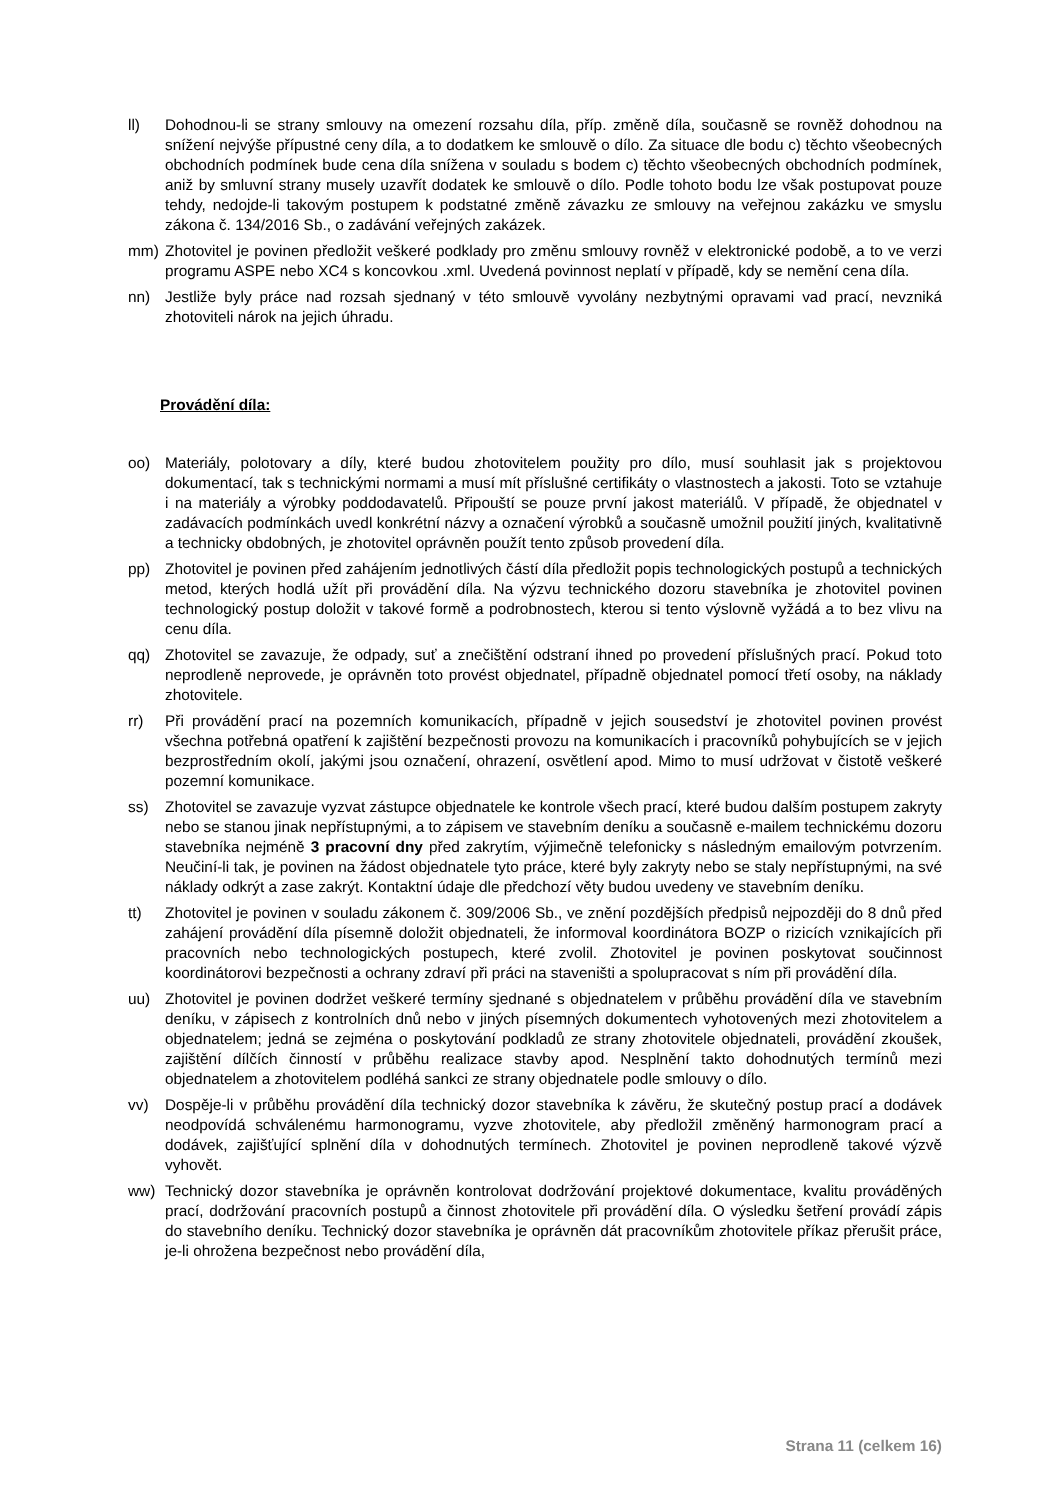ll) Dohodnou-li se strany smlouvy na omezení rozsahu díla, příp. změně díla, současně se rovněž dohodnou na snížení nejvýše přípustné ceny díla, a to dodatkem ke smlouvě o dílo. Za situace dle bodu c) těchto všeobecných obchodních podmínek bude cena díla snížena v souladu s bodem c) těchto všeobecných obchodních podmínek, aniž by smluvní strany musely uzavřít dodatek ke smlouvě o dílo. Podle tohoto bodu lze však postupovat pouze tehdy, nedojde-li takovým postupem k podstatné změně závazku ze smlouvy na veřejnou zakázku ve smyslu zákona č. 134/2016 Sb., o zadávání veřejných zakázek.
mm) Zhotovitel je povinen předložit veškeré podklady pro změnu smlouvy rovněž v elektronické podobě, a to ve verzi programu ASPE nebo XC4 s koncovkou .xml. Uvedená povinnost neplatí v případě, kdy se nemění cena díla.
nn) Jestliže byly práce nad rozsah sjednaný v této smlouvě vyvolány nezbytnými opravami vad prací, nevzniká zhotoviteli nárok na jejich úhradu.
Provádění díla:
oo) Materiály, polotovary a díly, které budou zhotovitelem použity pro dílo, musí souhlasit jak s projektovou dokumentací, tak s technickými normami a musí mít příslušné certifikáty o vlastnostech a jakosti. Toto se vztahuje i na materiály a výrobky poddodavatelů. Připouští se pouze první jakost materiálů. V případě, že objednatel v zadávacích podmínkách uvedl konkrétní názvy a označení výrobků a současně umožnil použití jiných, kvalitativně a technicky obdobných, je zhotovitel oprávněn použít tento způsob provedení díla.
pp) Zhotovitel je povinen před zahájením jednotlivých částí díla předložit popis technologických postupů a technických metod, kterých hodlá užít při provádění díla. Na výzvu technického dozoru stavebníka je zhotovitel povinen technologický postup doložit v takové formě a podrobnostech, kterou si tento výslovně vyžádá a to bez vlivu na cenu díla.
qq) Zhotovitel se zavazuje, že odpady, suť a znečištění odstraní ihned po provedení příslušných prací. Pokud toto neprodleně neprovede, je oprávněn toto provést objednatel, případně objednatel pomocí třetí osoby, na náklady zhotovitele.
rr) Při provádění prací na pozemních komunikacích, případně v jejich sousedství je zhotovitel povinen provést všechna potřebná opatření k zajištění bezpečnosti provozu na komunikacích i pracovníků pohybujících se v jejich bezprostředním okolí, jakými jsou označení, ohrazení, osvětlení apod. Mimo to musí udržovat v čistotě veškeré pozemní komunikace.
ss) Zhotovitel se zavazuje vyzvat zástupce objednatele ke kontrole všech prací, které budou dalším postupem zakryty nebo se stanou jinak nepřístupnými, a to zápisem ve stavebním deníku a současně e-mailem technickému dozoru stavebníka nejméně 3 pracovní dny před zakrytím, výjimečně telefonicky s následným emailovým potvrzením. Neučiní-li tak, je povinen na žádost objednatele tyto práce, které byly zakryty nebo se staly nepřístupnými, na své náklady odkrýt a zase zakrýt. Kontaktní údaje dle předchozí věty budou uvedeny ve stavebním deníku.
tt) Zhotovitel je povinen v souladu zákonem č. 309/2006 Sb., ve znění pozdějších předpisů nejpozději do 8 dnů před zahájení provádění díla písemně doložit objednateli, že informoval koordinátora BOZP o rizicích vznikajících při pracovních nebo technologických postupech, které zvolil. Zhotovitel je povinen poskytovat součinnost koordinátorovi bezpečnosti a ochrany zdraví při práci na staveništi a spolupracovat s ním při provádění díla.
uu) Zhotovitel je povinen dodržet veškeré termíny sjednané s objednatelem v průběhu provádění díla ve stavebním deníku, v zápisech z kontrolních dnů nebo v jiných písemných dokumentech vyhotovených mezi zhotovitelem a objednatelem; jedná se zejména o poskytování podkladů ze strany zhotovitele objednateli, provádění zkoušek, zajištění dílčích činností v průběhu realizace stavby apod. Nesplnění takto dohodnutých termínů mezi objednatelem a zhotovitelem podléhá sankci ze strany objednatele podle smlouvy o dílo.
vv) Dospěje-li v průběhu provádění díla technický dozor stavebníka k závěru, že skutečný postup prací a dodávek neodpovídá schválenému harmonogramu, vyzve zhotovitele, aby předložil změněný harmonogram prací a dodávek, zajišťující splnění díla v dohodnutých termínech. Zhotovitel je povinen neprodleně takové výzvě vyhovět.
ww) Technický dozor stavebníka je oprávněn kontrolovat dodržování projektové dokumentace, kvalitu prováděných prací, dodržování pracovních postupů a činnost zhotovitele při provádění díla. O výsledku šetření provádí zápis do stavebního deníku. Technický dozor stavebníka je oprávněn dát pracovníkům zhotovitele příkaz přerušit práce, je-li ohrožena bezpečnost nebo provádění díla,
Strana 11 (celkem 16)